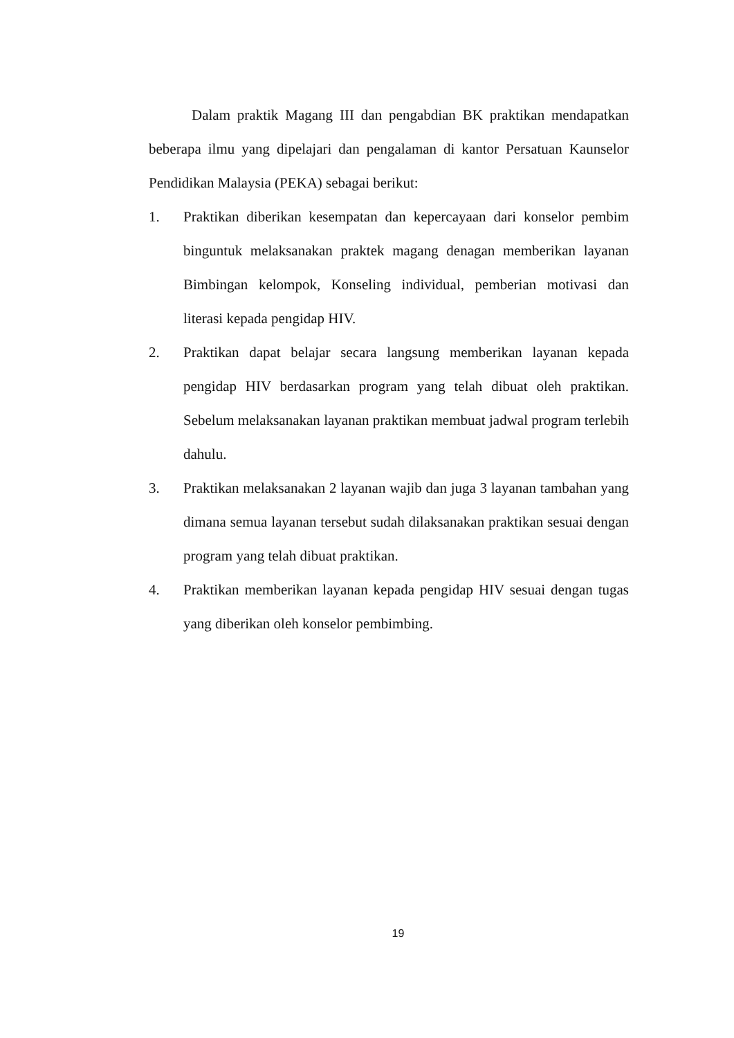Dalam praktik Magang III dan pengabdian BK praktikan mendapatkan beberapa ilmu yang dipelajari dan pengalaman di kantor Persatuan Kaunselor Pendidikan Malaysia (PEKA) sebagai berikut:
1. Praktikan diberikan kesempatan dan kepercayaan dari konselor pembim binguntuk melaksanakan praktek magang denagan memberikan layanan Bimbingan kelompok, Konseling individual, pemberian motivasi dan literasi kepada pengidap HIV.
2. Praktikan dapat belajar secara langsung memberikan layanan kepada pengidap HIV berdasarkan program yang telah dibuat oleh praktikan. Sebelum melaksanakan layanan praktikan membuat jadwal program terlebih dahulu.
3. Praktikan melaksanakan 2 layanan wajib dan juga 3 layanan tambahan yang dimana semua layanan tersebut sudah dilaksanakan praktikan sesuai dengan program yang telah dibuat praktikan.
4. Praktikan memberikan layanan kepada pengidap HIV sesuai dengan tugas yang diberikan oleh konselor pembimbing.
19